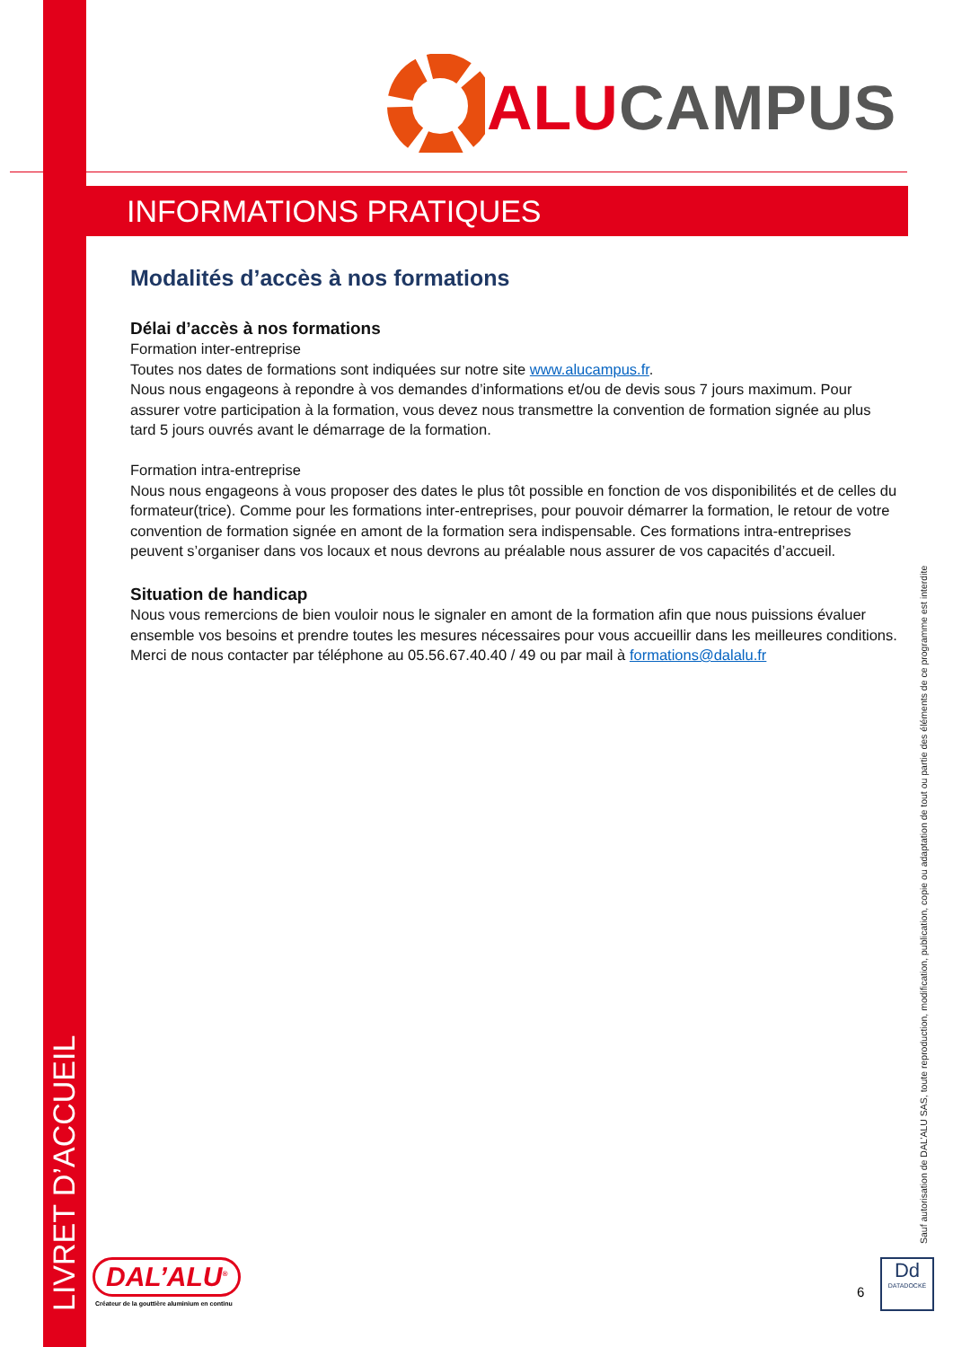LIVRET D’ACCUEIL
ALU CAMPUS
INFORMATIONS PRATIQUES
Modalités d’accès à nos formations
Délai d’accès à nos formations
Formation inter-entreprise
Toutes nos dates de formations sont indiquées sur notre site www.alucampus.fr.
Nous nous engageons à repondre à vos demandes d’informations et/ou de devis sous 7 jours maximum. Pour assurer votre participation à la formation, vous devez nous transmettre la convention de formation signée au plus tard 5 jours ouvrés avant le démarrage de la formation.
Formation intra-entreprise
Nous nous engageons à vous proposer des dates le plus tôt possible en fonction de vos disponibilités et de celles du formateur(trice). Comme pour les formations inter-entreprises, pour pouvoir démarrer la formation, le retour de votre convention de formation signée en amont de la formation sera indispensable. Ces formations intra-entreprises peuvent s’organiser dans vos locaux et nous devrons au préalable nous assurer de vos capacités d’accueil.
Situation de handicap
Nous vous remercions de bien vouloir nous le signaler en amont de la formation afin que nous puissions évaluer ensemble vos besoins et prendre toutes les mesures nécessaires pour vous accueillir dans les meilleures conditions.
Merci de nous contacter par téléphone au 05.56.67.40.40 / 49 ou par mail à formations@dalalu.fr
Sauf autorisation de DAL’ALU SAS, toute reproduction, modification, publication, copie ou adaptation de tout ou partie des éléments de ce programme est interdite
DAL’ALU<sup>®</sup>
Créateur de la gouttière aluminium en continu
6
Dd
DATADOCKÉ